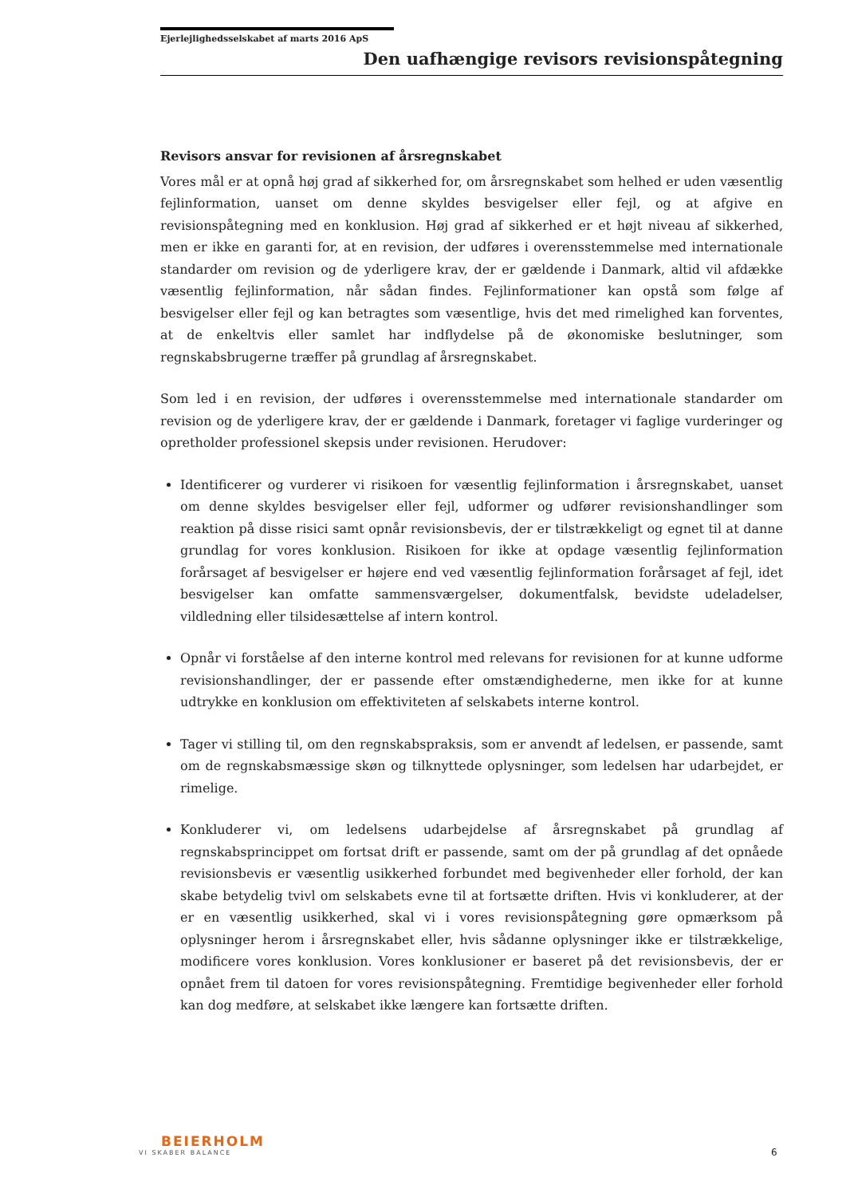Ejerlejlighedsselskabet af marts 2016 ApS
Den uafhængige revisors revisionspåtegning
Revisors ansvar for revisionen af årsregnskabet
Vores mål er at opnå høj grad af sikkerhed for, om årsregnskabet som helhed er uden væsentlig fejlinformation, uanset om denne skyldes besvigelser eller fejl, og at afgive en revisionspåtegning med en konklusion. Høj grad af sikkerhed er et højt niveau af sikkerhed, men er ikke en garanti for, at en revision, der udføres i overensstemmelse med internationale standarder om revision og de yderligere krav, der er gældende i Danmark, altid vil afdække væsentlig fejlinformation, når sådan findes. Fejlinformationer kan opstå som følge af besvigelser eller fejl og kan betragtes som væsentlige, hvis det med rimelighed kan forventes, at de enkeltvis eller samlet har indflydelse på de økonomiske beslutninger, som regnskabsbrugerne træffer på grundlag af årsregnskabet.
Som led i en revision, der udføres i overensstemmelse med internationale standarder om revision og de yderligere krav, der er gældende i Danmark, foretager vi faglige vurderinger og opretholder professionel skepsis under revisionen. Herudover:
Identificerer og vurderer vi risikoen for væsentlig fejlinformation i årsregnskabet, uanset om denne skyldes besvigelser eller fejl, udformer og udfører revisionshandlinger som reaktion på disse risici samt opnår revisionsbevis, der er tilstrækkeligt og egnet til at danne grundlag for vores konklusion. Risikoen for ikke at opdage væsentlig fejlinformation forårsaget af besvigelser er højere end ved væsentlig fejlinformation forårsaget af fejl, idet besvigelser kan omfatte sammensværgelser, dokumentfalsk, bevidste udeladelser, vildledning eller tilsidesættelse af intern kontrol.
Opnår vi forståelse af den interne kontrol med relevans for revisionen for at kunne udforme revisionshandlinger, der er passende efter omstændighederne, men ikke for at kunne udtrykke en konklusion om effektiviteten af selskabets interne kontrol.
Tager vi stilling til, om den regnskabspraksis, som er anvendt af ledelsen, er passende, samt om de regnskabsmæssige skøn og tilknyttede oplysninger, som ledelsen har udarbejdet, er rimelige.
Konkluderer vi, om ledelsens udarbejdelse af årsregnskabet på grundlag af regnskabsprincippet om fortsat drift er passende, samt om der på grundlag af det opnåede revisionsbevis er væsentlig usikkerhed forbundet med begivenheder eller forhold, der kan skabe betydelig tvivl om selskabets evne til at fortsætte driften. Hvis vi konkluderer, at der er en væsentlig usikkerhed, skal vi i vores revisionspåtegning gøre opmærksom på oplysninger herom i årsregnskabet eller, hvis sådanne oplysninger ikke er tilstrækkelige, modificere vores konklusion. Vores konklusioner er baseret på det revisionsbevis, der er opnået frem til datoen for vores revisionspåtegning. Fremtidige begivenheder eller forhold kan dog medføre, at selskabet ikke længere kan fortsætte driften.
BEIERHOLM
VI SKABER BALANCE
6